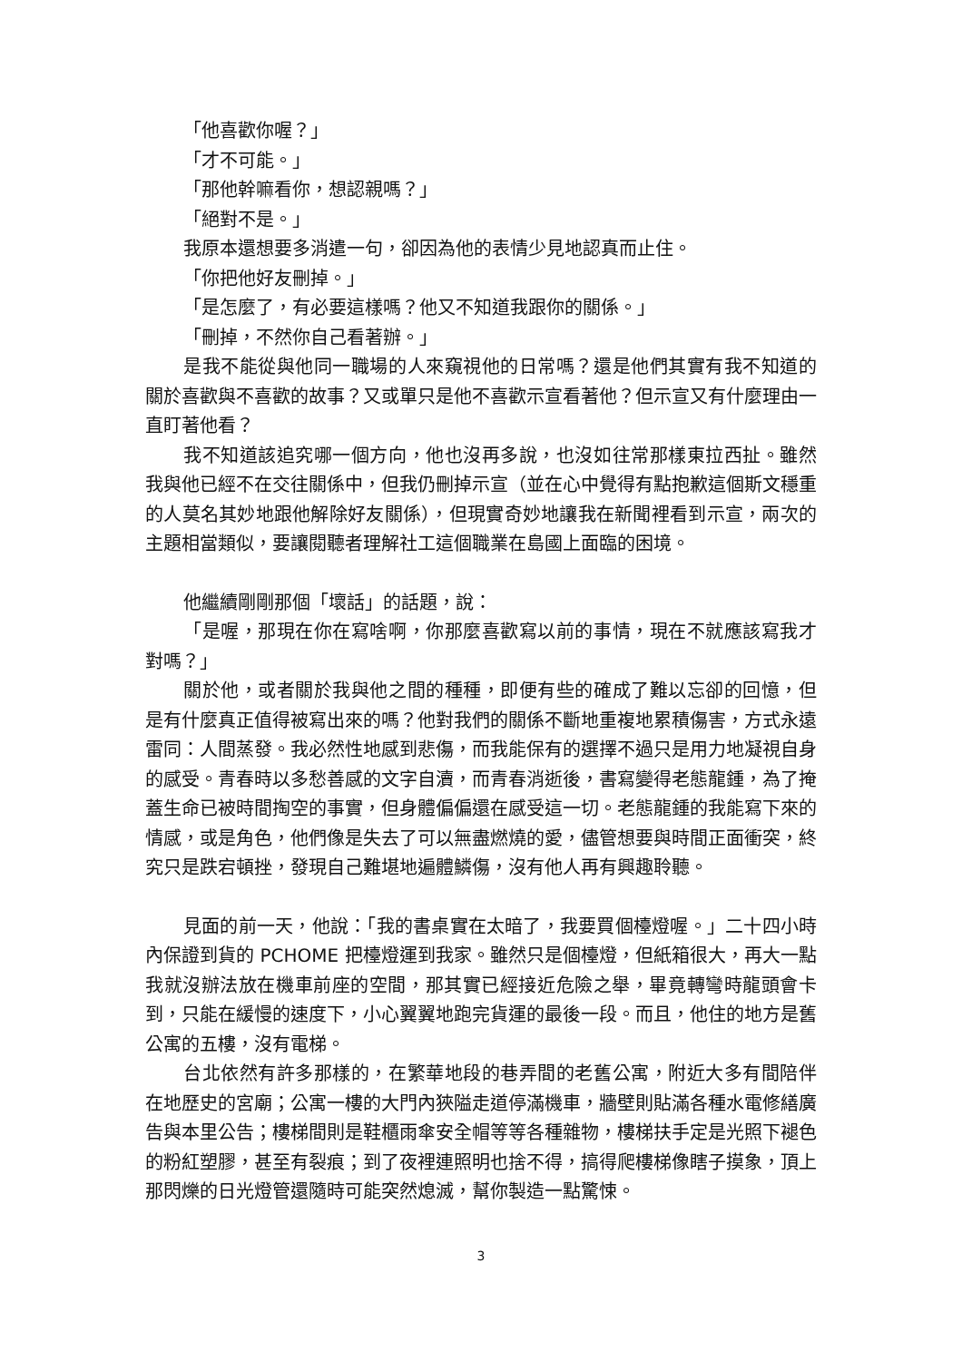「他喜歡你喔？」
「才不可能。」
「那他幹嘛看你，想認親嗎？」
「絕對不是。」
我原本還想要多消遣一句，卻因為他的表情少見地認真而止住。
「你把他好友刪掉。」
「是怎麼了，有必要這樣嗎？他又不知道我跟你的關係。」
「刪掉，不然你自己看著辦。」
是我不能從與他同一職場的人來窺視他的日常嗎？還是他們其實有我不知道的關於喜歡與不喜歡的故事？又或單只是他不喜歡示宣看著他？但示宣又有什麼理由一直盯著他看？
我不知道該追究哪一個方向，他也沒再多說，也沒如往常那樣東拉西扯。雖然我與他已經不在交往關係中，但我仍刪掉示宣（並在心中覺得有點抱歉這個斯文穩重的人莫名其妙地跟他解除好友關係），但現實奇妙地讓我在新聞裡看到示宣，兩次的主題相當類似，要讓閱聽者理解社工這個職業在島國上面臨的困境。
他繼續剛剛那個「壞話」的話題，說：
「是喔，那現在你在寫啥啊，你那麼喜歡寫以前的事情，現在不就應該寫我才對嗎？」
關於他，或者關於我與他之間的種種，即便有些的確成了難以忘卻的回憶，但是有什麼真正值得被寫出來的嗎？他對我們的關係不斷地重複地累積傷害，方式永遠雷同：人間蒸發。我必然性地感到悲傷，而我能保有的選擇不過只是用力地凝視自身的感受。青春時以多愁善感的文字自瀆，而青春消逝後，書寫變得老態龍鍾，為了掩蓋生命已被時間掏空的事實，但身體偏偏還在感受這一切。老態龍鍾的我能寫下來的情感，或是角色，他們像是失去了可以無盡燃燒的愛，儘管想要與時間正面衝突，終究只是跌宕頓挫，發現自己難堪地遍體鱗傷，沒有他人再有興趣聆聽。
見面的前一天，他說：「我的書桌實在太暗了，我要買個檯燈喔。」二十四小時內保證到貨的 PCHOME 把檯燈運到我家。雖然只是個檯燈，但紙箱很大，再大一點我就沒辦法放在機車前座的空間，那其實已經接近危險之舉，畢竟轉彎時龍頭會卡到，只能在緩慢的速度下，小心翼翼地跑完貨運的最後一段。而且，他住的地方是舊公寓的五樓，沒有電梯。
台北依然有許多那樣的，在繁華地段的巷弄間的老舊公寓，附近大多有間陪伴在地歷史的宮廟；公寓一樓的大門內狹隘走道停滿機車，牆壁則貼滿各種水電修繕廣告與本里公告；樓梯間則是鞋櫃雨傘安全帽等等各種雜物，樓梯扶手定是光照下褪色的粉紅塑膠，甚至有裂痕；到了夜裡連照明也捨不得，搞得爬樓梯像瞎子摸象，頂上那閃爍的日光燈管還隨時可能突然熄滅，幫你製造一點驚悚。
3